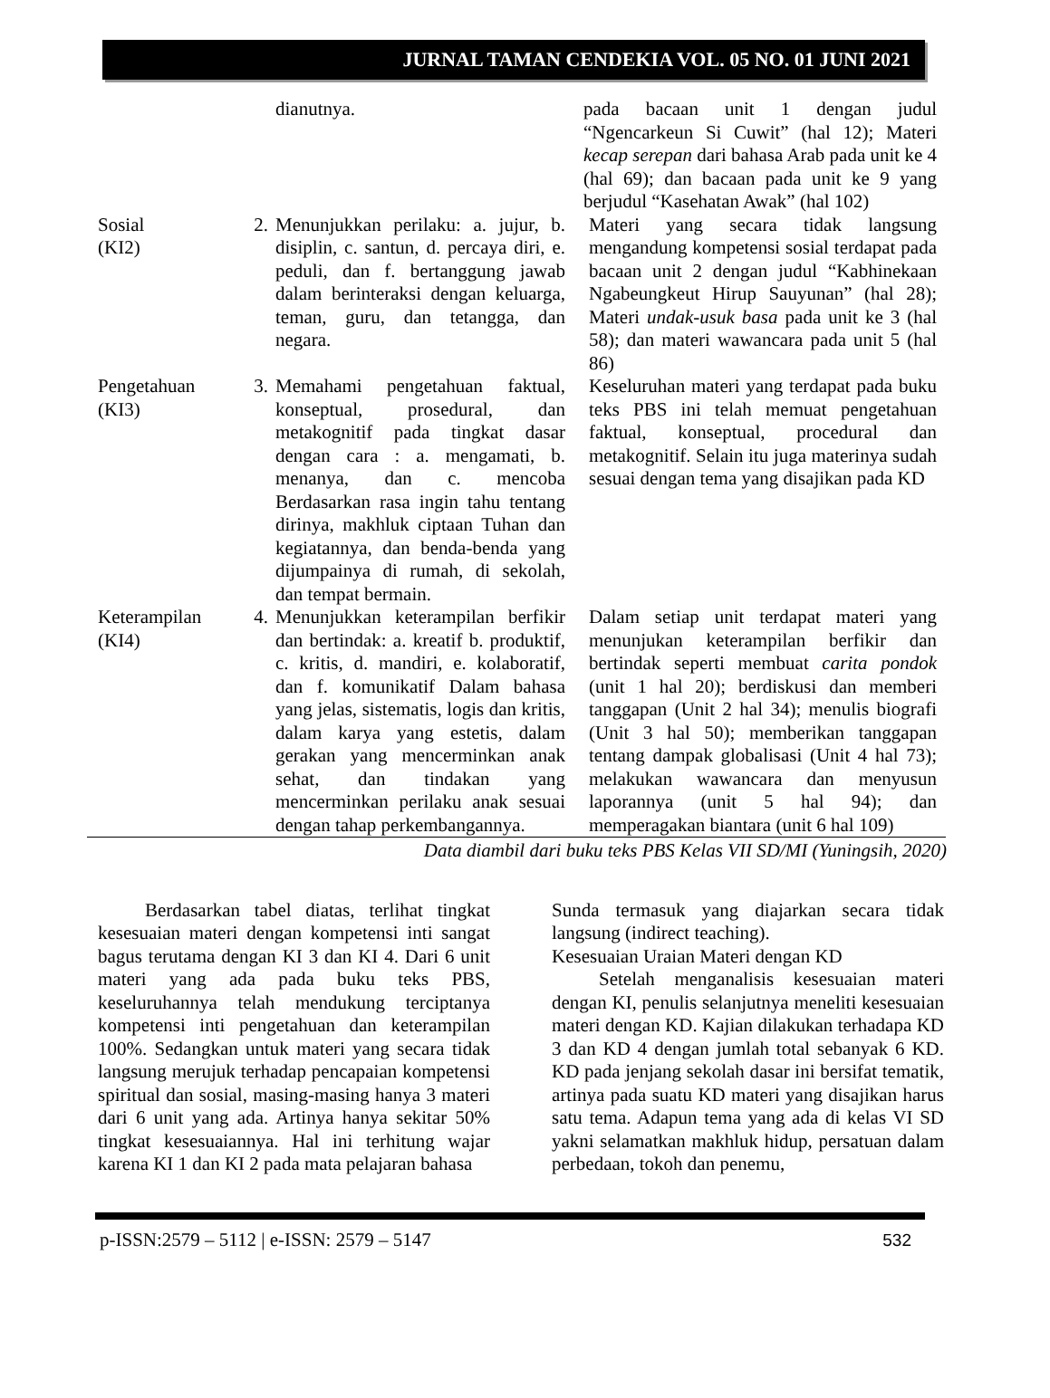JURNAL TAMAN CENDEKIA VOL. 05 NO. 01 JUNI 2021
| | | dianutnya. | pada bacaan unit 1 dengan judul “Ngencarkeun Si Cuwit” (hal 12); Materi kecap serepan dari bahasa Arab pada unit ke 4 (hal 69); dan bacaan pada unit ke 9 yang berjudul “Kasehatan Awak” (hal 102) |
| Sosial (KI2) | 2. | Menunjukkan perilaku: a. jujur, b. disiplin, c. santun, d. percaya diri, e. peduli, dan f. bertanggung jawab dalam berinteraksi dengan keluarga, teman, guru, dan tetangga, dan negara. | Materi yang secara tidak langsung mengandung kompetensi sosial terdapat pada bacaan unit 2 dengan judul “Kabhinekaan Ngabeungkeut Hirup Sauyunan” (hal 28); Materi undak-usuk basa pada unit ke 3 (hal 58); dan materi wawancara pada unit 5 (hal 86) |
| Pengetahuan (KI3) | 3. | Memahami pengetahuan faktual, konseptual, prosedural, dan metakognitif pada tingkat dasar dengan cara : a. mengamati, b. menanya, dan c. mencoba Berdasarkan rasa ingin tahu tentang dirinya, makhluk ciptaan Tuhan dan kegiatannya, dan benda-benda yang dijumpainya di rumah, di sekolah, dan tempat bermain. | Keseluruhan materi yang terdapat pada buku teks PBS ini telah memuat pengetahuan faktual, konseptual, procedural dan metakognitif. Selain itu juga materinya sudah sesuai dengan tema yang disajikan pada KD |
| Keterampilan (KI4) | 4. | Menunjukkan keterampilan berfikir dan bertindak: a. kreatif b. produktif, c. kritis, d. mandiri, e. kolaboratif, dan f. komunikatif Dalam bahasa yang jelas, sistematis, logis dan kritis, dalam karya yang estetis, dalam gerakan yang mencerminkan anak sehat, dan tindakan yang mencerminkan perilaku anak sesuai dengan tahap perkembangannya. | Dalam setiap unit terdapat materi yang menunjukan keterampilan berfikir dan bertindak seperti membuat carita pondok (unit 1 hal 20); berdiskusi dan memberi tanggapan (Unit 2 hal 34); menulis biografi (Unit 3 hal 50); memberikan tanggapan tentang dampak globalisasi (Unit 4 hal 73); melakukan wawancara dan menyusun laporannya (unit 5 hal 94); dan memperagakan biantara (unit 6 hal 109) |
Data diambil dari buku teks PBS Kelas VII SD/MI (Yuningsih, 2020)
Berdasarkan tabel diatas, terlihat tingkat kesesuaian materi dengan kompetensi inti sangat bagus terutama dengan KI 3 dan KI 4. Dari 6 unit materi yang ada pada buku teks PBS, keseluruhannya telah mendukung terciptanya kompetensi inti pengetahuan dan keterampilan 100%. Sedangkan untuk materi yang secara tidak langsung merujuk terhadap pencapaian kompetensi spiritual dan sosial, masing-masing hanya 3 materi dari 6 unit yang ada. Artinya hanya sekitar 50% tingkat kesesuaiannya. Hal ini terhitung wajar karena KI 1 dan KI 2 pada mata pelajaran bahasa
Sunda termasuk yang diajarkan secara tidak langsung (indirect teaching).
Kesesuaian Uraian Materi dengan KD
Setelah menganalisis kesesuaian materi dengan KI, penulis selanjutnya meneliti kesesuaian materi dengan KD. Kajian dilakukan terhadapa KD 3 dan KD 4 dengan jumlah total sebanyak 6 KD. KD pada jenjang sekolah dasar ini bersifat tematik, artinya pada suatu KD materi yang disajikan harus satu tema. Adapun tema yang ada di kelas VI SD yakni selamatkan makhluk hidup, persatuan dalam perbedaan, tokoh dan penemu,
p-ISSN:2579 – 5112 | e-ISSN: 2579 – 5147 532